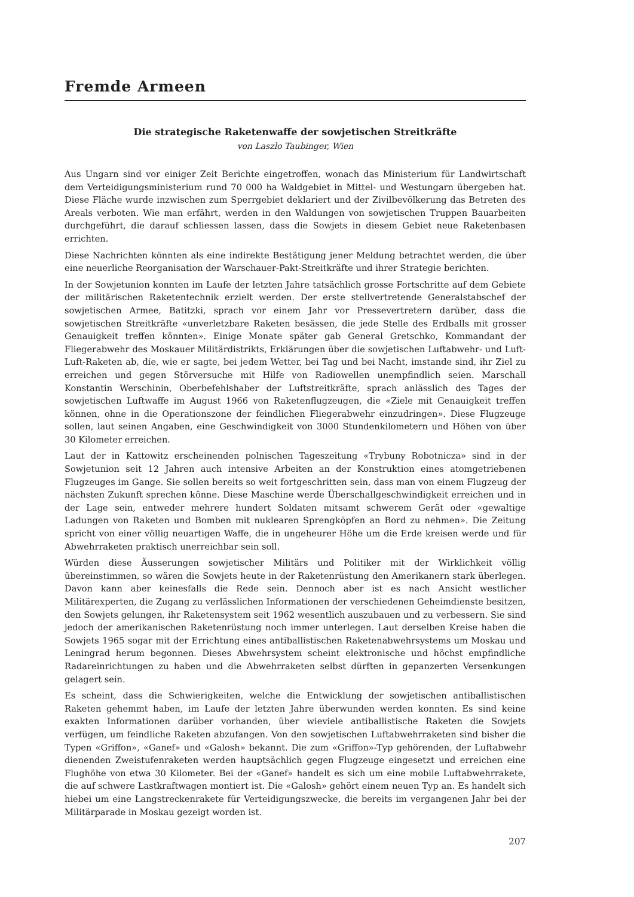Fremde Armeen
Die strategische Raketenwaffe der sowjetischen Streitkräfte
von Laszlo Taubinger, Wien
Aus Ungarn sind vor einiger Zeit Berichte eingetroffen, wonach das Ministerium für Landwirtschaft dem Verteidigungsministerium rund 70 000 ha Waldgebiet in Mittel- und Westungarn übergeben hat. Diese Fläche wurde inzwischen zum Sperrgebiet deklariert und der Zivilbevölkerung das Betreten des Areals verboten. Wie man erfährt, werden in den Waldungen von sowjetischen Truppen Bauarbeiten durchgeführt, die darauf schliessen lassen, dass die Sowjets in diesem Gebiet neue Raketenbasen errichten.
Diese Nachrichten könnten als eine indirekte Bestätigung jener Meldung betrachtet werden, die über eine neuerliche Reorganisation der Warschauer-Pakt-Streitkräfte und ihrer Strategie berichten.
In der Sowjetunion konnten im Laufe der letzten Jahre tatsächlich grosse Fortschritte auf dem Gebiete der militärischen Raketentechnik erzielt werden. Der erste stellvertretende Generalstabschef der sowjetischen Armee, Batitzki, sprach vor einem Jahr vor Pressevertretern darüber, dass die sowjetischen Streitkräfte «unverletzbare Raketen besässen, die jede Stelle des Erdballs mit grosser Genauigkeit treffen könnten». Einige Monate später gab General Gretschko, Kommandant der Fliegerabwehr des Moskauer Militärdistrikts, Erklärungen über die sowjetischen Luftabwehr- und Luft-Luft-Raketen ab, die, wie er sagte, bei jedem Wetter, bei Tag und bei Nacht, imstande sind, ihr Ziel zu erreichen und gegen Störversuche mit Hilfe von Radiowellen unempfindlich seien. Marschall Konstantin Werschinin, Oberbefehlshaber der Luftstreitkräfte, sprach anlässlich des Tages der sowjetischen Luftwaffe im August 1966 von Raketenflugzeugen, die «Ziele mit Genauigkeit treffen können, ohne in die Operationszone der feindlichen Fliegerabwehr einzudringen». Diese Flugzeuge sollen, laut seinen Angaben, eine Geschwindigkeit von 3000 Stundenkilometern und Höhen von über 30 Kilometer erreichen.
Laut der in Kattowitz erscheinenden polnischen Tageszeitung «Trybuny Robotnicza» sind in der Sowjetunion seit 12 Jahren auch intensive Arbeiten an der Konstruktion eines atomgetriebenen Flugzeuges im Gange. Sie sollen bereits so weit fortgeschritten sein, dass man von einem Flugzeug der nächsten Zukunft sprechen könne. Diese Maschine werde Überschallgeschwindigkeit erreichen und in der Lage sein, entweder mehrere hundert Soldaten mitsamt schwerem Gerät oder «gewaltige Ladungen von Raketen und Bomben mit nuklearen Sprengköpfen an Bord zu nehmen». Die Zeitung spricht von einer völlig neuartigen Waffe, die in ungeheurer Höhe um die Erde kreisen werde und für Abwehrraketen praktisch unerreichbar sein soll.
Würden diese Äusserungen sowjetischer Militärs und Politiker mit der Wirklichkeit völlig übereinstimmen, so wären die Sowjets heute in der Raketenrüstung den Amerikanern stark überlegen. Davon kann aber keinesfalls die Rede sein. Dennoch aber ist es nach Ansicht westlicher Militärexperten, die Zugang zu verlässlichen Informationen der verschiedenen Geheimdienste besitzen, den Sowjets gelungen, ihr Raketensystem seit 1962 wesentlich auszubauen und zu verbessern. Sie sind jedoch der amerikanischen Raketenrüstung noch immer unterlegen. Laut derselben Kreise haben die Sowjets 1965 sogar mit der Errichtung eines antiballistischen Raketenabwehrsystems um Moskau und Leningrad herum begonnen. Dieses Abwehrsystem scheint elektronische und höchst empfindliche Radareinrichtungen zu haben und die Abwehrraketen selbst dürften in gepanzerten Versenkungen gelagert sein.
Es scheint, dass die Schwierigkeiten, welche die Entwicklung der sowjetischen antiballistischen Raketen gehemmt haben, im Laufe der letzten Jahre überwunden werden konnten. Es sind keine exakten Informationen darüber vorhanden, über wieviele antiballistische Raketen die Sowjets verfügen, um feindliche Raketen abzufangen. Von den sowjetischen Luftabwehrraketen sind bisher die Typen «Griffon», «Ganef» und «Galosh» bekannt. Die zum «Griffon»-Typ gehörenden, der Luftabwehr dienenden Zweistufenraketen werden hauptsächlich gegen Flugzeuge eingesetzt und erreichen eine Flughöhe von etwa 30 Kilometer. Bei der «Ganef» handelt es sich um eine mobile Luftabwehrrakete, die auf schwere Lastkraftwagen montiert ist. Die «Galosh» gehört einem neuen Typ an. Es handelt sich hiebei um eine Langstreckenrakete für Verteidigungszwecke, die bereits im vergangenen Jahr bei der Militärparade in Moskau gezeigt worden ist.
207